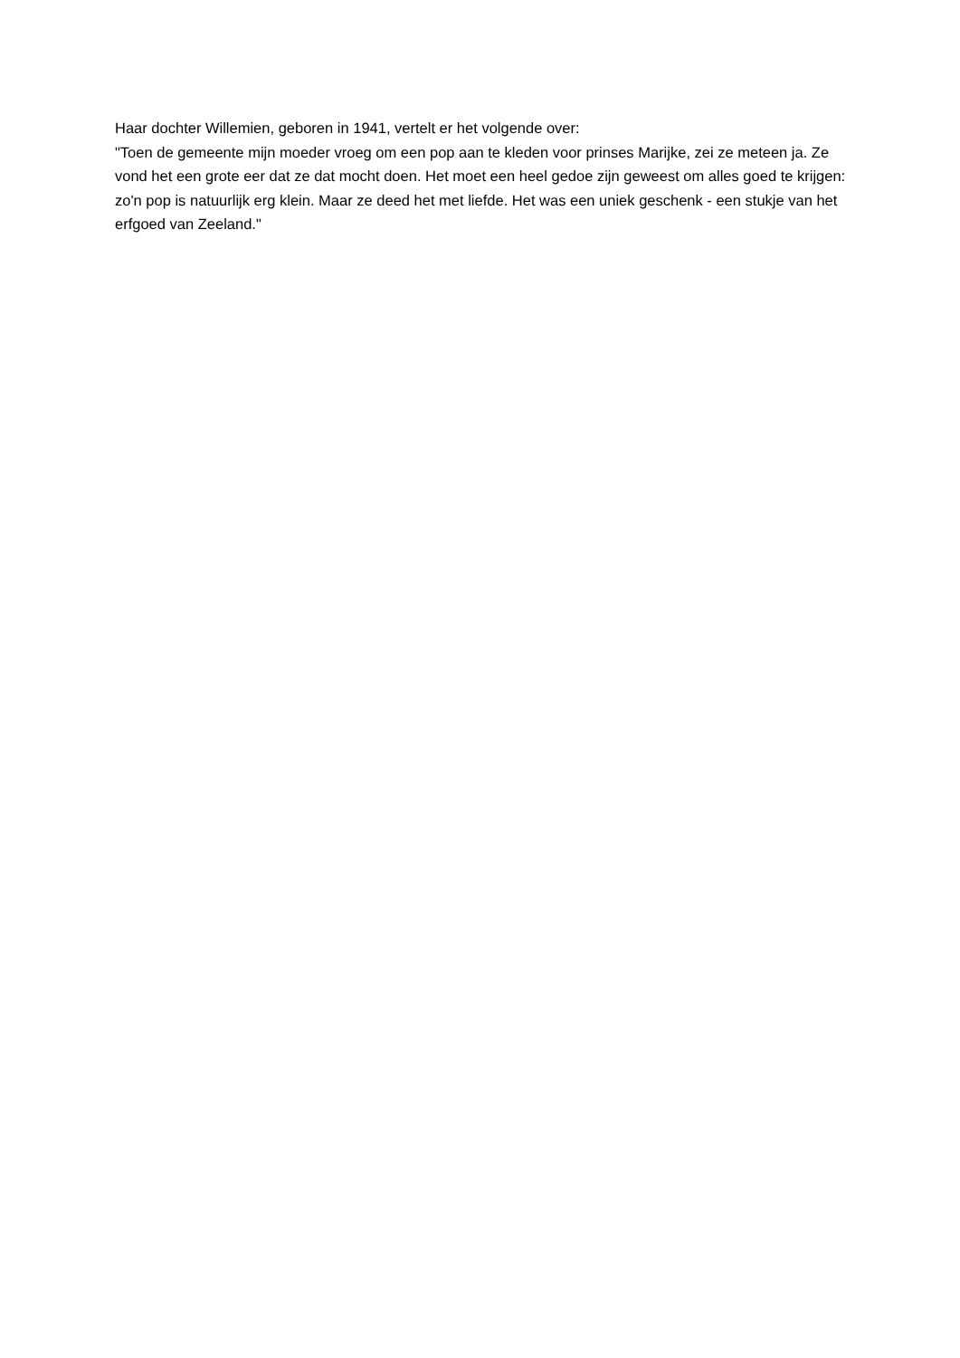Haar dochter Willemien, geboren in 1941, vertelt er het volgende over:
"Toen de gemeente mijn moeder vroeg om een pop aan te kleden voor prinses Marijke, zei ze meteen ja. Ze vond het een grote eer dat ze dat mocht doen. Het moet een heel gedoe zijn geweest om alles goed te krijgen: zo'n pop is natuurlijk erg klein. Maar ze deed het met liefde. Het was een uniek geschenk - een stukje van het erfgoed van Zeeland."